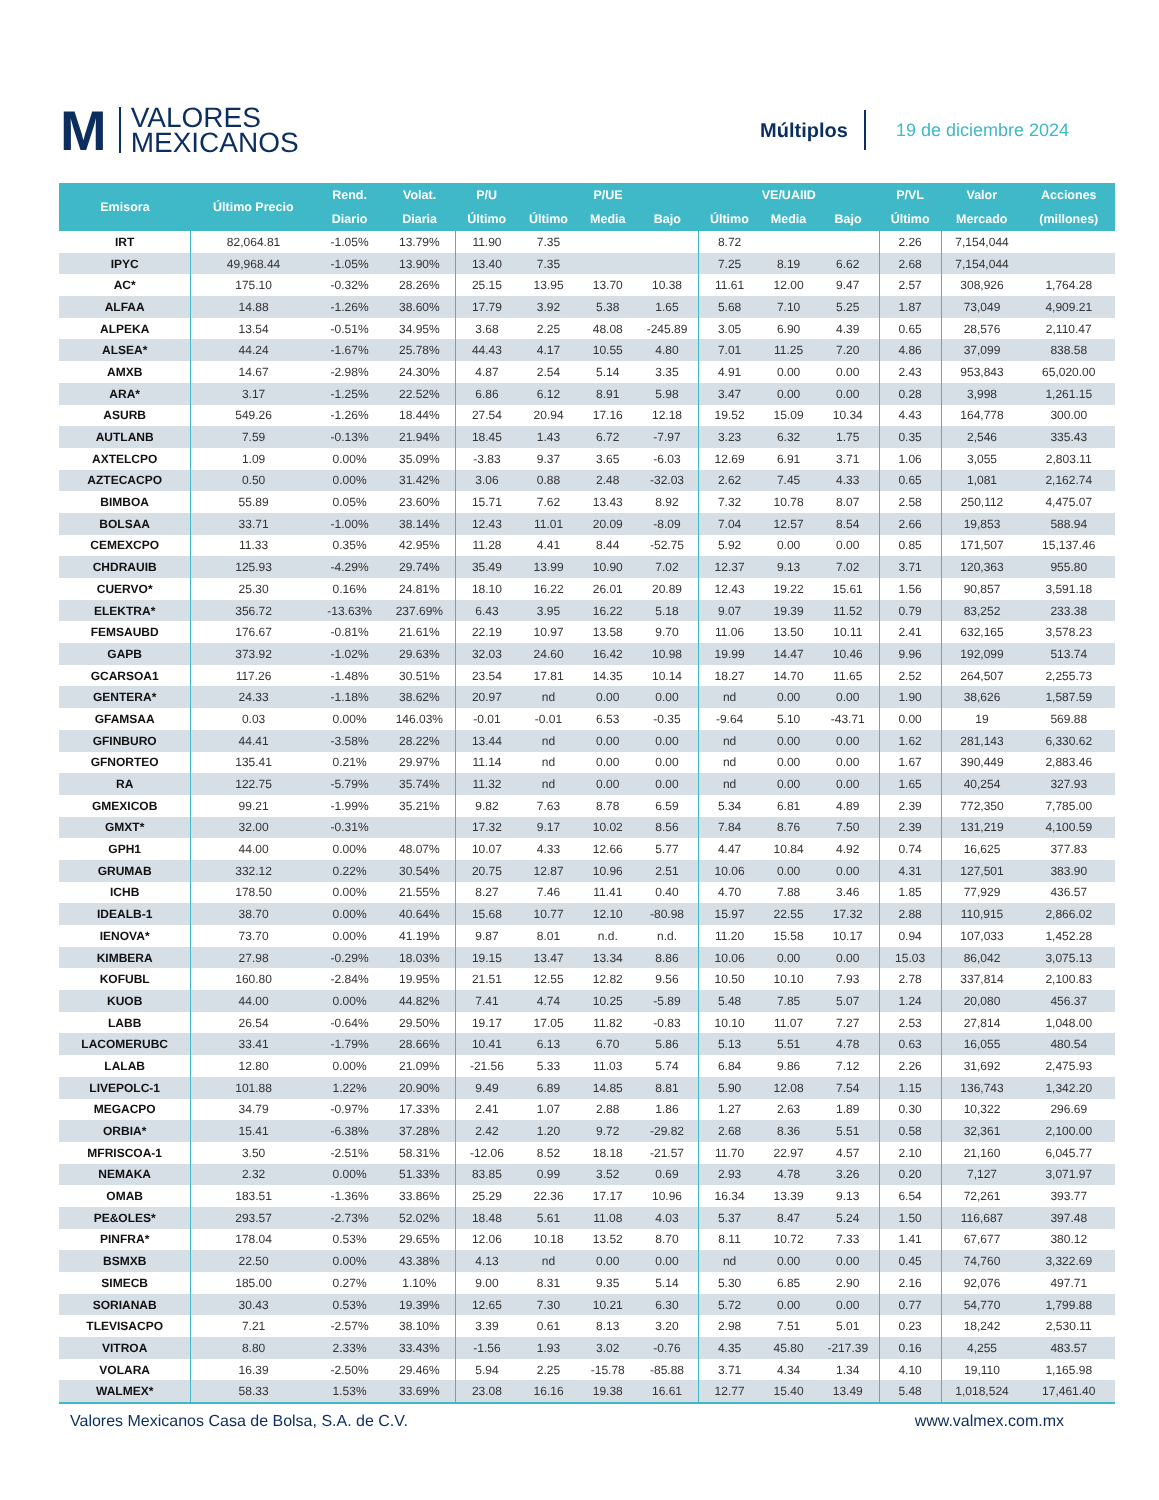M VALORES
MEXICANOS
Múltiplos
19 de diciembre 2024
| Emisora | Último Precio | Rend. | Volat. | P/U | P/UE | | | VE/UAIID | | | P/VL | Valor | Acciones |
| --- | --- | --- | --- | --- | --- | --- | --- | --- | --- | --- | --- | --- | --- |
| | | Diario | Diaria | Último | Último | Media | Bajo | Último | Media | Bajo | Último | Mercado | (millones) |
| IRT | 82,064.81 | -1.05% | 13.79% | 11.90 | 7.35 | | | 8.72 | | | 2.26 | 7,154,044 | |
| IPYC | 49,968.44 | -1.05% | 13.90% | 13.40 | 7.35 | | | 7.25 | 8.19 | 6.62 | 2.68 | 7,154,044 | |
| AC* | 175.10 | -0.32% | 28.26% | 25.15 | 13.95 | 13.70 | 10.38 | 11.61 | 12.00 | 9.47 | 2.57 | 308,926 | 1,764.28 |
| ALFAA | 14.88 | -1.26% | 38.60% | 17.79 | 3.92 | 5.38 | 1.65 | 5.68 | 7.10 | 5.25 | 1.87 | 73,049 | 4,909.21 |
| ALPEKA | 13.54 | -0.51% | 34.95% | 3.68 | 2.25 | 48.08 | -245.89 | 3.05 | 6.90 | 4.39 | 0.65 | 28,576 | 2,110.47 |
| ALSEA* | 44.24 | -1.67% | 25.78% | 44.43 | 4.17 | 10.55 | 4.80 | 7.01 | 11.25 | 7.20 | 4.86 | 37,099 | 838.58 |
| AMXB | 14.67 | -2.98% | 24.30% | 4.87 | 2.54 | 5.14 | 3.35 | 4.91 | 0.00 | 0.00 | 2.43 | 953,843 | 65,020.00 |
| ARA* | 3.17 | -1.25% | 22.52% | 6.86 | 6.12 | 8.91 | 5.98 | 3.47 | 0.00 | 0.00 | 0.28 | 3,998 | 1,261.15 |
| ASURB | 549.26 | -1.26% | 18.44% | 27.54 | 20.94 | 17.16 | 12.18 | 19.52 | 15.09 | 10.34 | 4.43 | 164,778 | 300.00 |
| AUTLANB | 7.59 | -0.13% | 21.94% | 18.45 | 1.43 | 6.72 | -7.97 | 3.23 | 6.32 | 1.75 | 0.35 | 2,546 | 335.43 |
| AXTELCPO | 1.09 | 0.00% | 35.09% | -3.83 | 9.37 | 3.65 | -6.03 | 12.69 | 6.91 | 3.71 | 1.06 | 3,055 | 2,803.11 |
| AZTECACPO | 0.50 | 0.00% | 31.42% | 3.06 | 0.88 | 2.48 | -32.03 | 2.62 | 7.45 | 4.33 | 0.65 | 1,081 | 2,162.74 |
| BIMBOA | 55.89 | 0.05% | 23.60% | 15.71 | 7.62 | 13.43 | 8.92 | 7.32 | 10.78 | 8.07 | 2.58 | 250,112 | 4,475.07 |
| BOLSAA | 33.71 | -1.00% | 38.14% | 12.43 | 11.01 | 20.09 | -8.09 | 7.04 | 12.57 | 8.54 | 2.66 | 19,853 | 588.94 |
| CEMEXCPO | 11.33 | 0.35% | 42.95% | 11.28 | 4.41 | 8.44 | -52.75 | 5.92 | 0.00 | 0.00 | 0.85 | 171,507 | 15,137.46 |
| CHDRAUIB | 125.93 | -4.29% | 29.74% | 35.49 | 13.99 | 10.90 | 7.02 | 12.37 | 9.13 | 7.02 | 3.71 | 120,363 | 955.80 |
| CUERVO* | 25.30 | 0.16% | 24.81% | 18.10 | 16.22 | 26.01 | 20.89 | 12.43 | 19.22 | 15.61 | 1.56 | 90,857 | 3,591.18 |
| ELEKTRA* | 356.72 | -13.63% | 237.69% | 6.43 | 3.95 | 16.22 | 5.18 | 9.07 | 19.39 | 11.52 | 0.79 | 83,252 | 233.38 |
| FEMSAUBD | 176.67 | -0.81% | 21.61% | 22.19 | 10.97 | 13.58 | 9.70 | 11.06 | 13.50 | 10.11 | 2.41 | 632,165 | 3,578.23 |
| GAPB | 373.92 | -1.02% | 29.63% | 32.03 | 24.60 | 16.42 | 10.98 | 19.99 | 14.47 | 10.46 | 9.96 | 192,099 | 513.74 |
| GCARSOA1 | 117.26 | -1.48% | 30.51% | 23.54 | 17.81 | 14.35 | 10.14 | 18.27 | 14.70 | 11.65 | 2.52 | 264,507 | 2,255.73 |
| GENTERA* | 24.33 | -1.18% | 38.62% | 20.97 | nd | 0.00 | 0.00 | nd | 0.00 | 0.00 | 1.90 | 38,626 | 1,587.59 |
| GFAMSAA | 0.03 | 0.00% | 146.03% | -0.01 | -0.01 | 6.53 | -0.35 | -9.64 | 5.10 | -43.71 | 0.00 | 19 | 569.88 |
| GFINBURO | 44.41 | -3.58% | 28.22% | 13.44 | nd | 0.00 | 0.00 | nd | 0.00 | 0.00 | 1.62 | 281,143 | 6,330.62 |
| GFNORTEO | 135.41 | 0.21% | 29.97% | 11.14 | nd | 0.00 | 0.00 | nd | 0.00 | 0.00 | 1.67 | 390,449 | 2,883.46 |
| RA | 122.75 | -5.79% | 35.74% | 11.32 | nd | 0.00 | 0.00 | nd | 0.00 | 0.00 | 1.65 | 40,254 | 327.93 |
| GMEXICOB | 99.21 | -1.99% | 35.21% | 9.82 | 7.63 | 8.78 | 6.59 | 5.34 | 6.81 | 4.89 | 2.39 | 772,350 | 7,785.00 |
| GMXT* | 32.00 | -0.31% | | 17.32 | 9.17 | 10.02 | 8.56 | 7.84 | 8.76 | 7.50 | 2.39 | 131,219 | 4,100.59 |
| GPH1 | 44.00 | 0.00% | 48.07% | 10.07 | 4.33 | 12.66 | 5.77 | 4.47 | 10.84 | 4.92 | 0.74 | 16,625 | 377.83 |
| GRUMAB | 332.12 | 0.22% | 30.54% | 20.75 | 12.87 | 10.96 | 2.51 | 10.06 | 0.00 | 0.00 | 4.31 | 127,501 | 383.90 |
| ICHB | 178.50 | 0.00% | 21.55% | 8.27 | 7.46 | 11.41 | 0.40 | 4.70 | 7.88 | 3.46 | 1.85 | 77,929 | 436.57 |
| IDEALB-1 | 38.70 | 0.00% | 40.64% | 15.68 | 10.77 | 12.10 | -80.98 | 15.97 | 22.55 | 17.32 | 2.88 | 110,915 | 2,866.02 |
| IENOVA* | 73.70 | 0.00% | 41.19% | 9.87 | 8.01 | n.d. | n.d. | 11.20 | 15.58 | 10.17 | 0.94 | 107,033 | 1,452.28 |
| KIMBERA | 27.98 | -0.29% | 18.03% | 19.15 | 13.47 | 13.34 | 8.86 | 10.06 | 0.00 | 0.00 | 15.03 | 86,042 | 3,075.13 |
| KOFUBL | 160.80 | -2.84% | 19.95% | 21.51 | 12.55 | 12.82 | 9.56 | 10.50 | 10.10 | 7.93 | 2.78 | 337,814 | 2,100.83 |
| KUOB | 44.00 | 0.00% | 44.82% | 7.41 | 4.74 | 10.25 | -5.89 | 5.48 | 7.85 | 5.07 | 1.24 | 20,080 | 456.37 |
| LABB | 26.54 | -0.64% | 29.50% | 19.17 | 17.05 | 11.82 | -0.83 | 10.10 | 11.07 | 7.27 | 2.53 | 27,814 | 1,048.00 |
| LACOMERUBC | 33.41 | -1.79% | 28.66% | 10.41 | 6.13 | 6.70 | 5.86 | 5.13 | 5.51 | 4.78 | 0.63 | 16,055 | 480.54 |
| LALAB | 12.80 | 0.00% | 21.09% | -21.56 | 5.33 | 11.03 | 5.74 | 6.84 | 9.86 | 7.12 | 2.26 | 31,692 | 2,475.93 |
| LIVEPOLC-1 | 101.88 | 1.22% | 20.90% | 9.49 | 6.89 | 14.85 | 8.81 | 5.90 | 12.08 | 7.54 | 1.15 | 136,743 | 1,342.20 |
| MEGACPO | 34.79 | -0.97% | 17.33% | 2.41 | 1.07 | 2.88 | 1.86 | 1.27 | 2.63 | 1.89 | 0.30 | 10,322 | 296.69 |
| ORBIA* | 15.41 | -6.38% | 37.28% | 2.42 | 1.20 | 9.72 | -29.82 | 2.68 | 8.36 | 5.51 | 0.58 | 32,361 | 2,100.00 |
| MFRISCOA-1 | 3.50 | -2.51% | 58.31% | -12.06 | 8.52 | 18.18 | -21.57 | 11.70 | 22.97 | 4.57 | 2.10 | 21,160 | 6,045.77 |
| NEMAKA | 2.32 | 0.00% | 51.33% | 83.85 | 0.99 | 3.52 | 0.69 | 2.93 | 4.78 | 3.26 | 0.20 | 7,127 | 3,071.97 |
| OMAB | 183.51 | -1.36% | 33.86% | 25.29 | 22.36 | 17.17 | 10.96 | 16.34 | 13.39 | 9.13 | 6.54 | 72,261 | 393.77 |
| PE&OLES* | 293.57 | -2.73% | 52.02% | 18.48 | 5.61 | 11.08 | 4.03 | 5.37 | 8.47 | 5.24 | 1.50 | 116,687 | 397.48 |
| PINFRA* | 178.04 | 0.53% | 29.65% | 12.06 | 10.18 | 13.52 | 8.70 | 8.11 | 10.72 | 7.33 | 1.41 | 67,677 | 380.12 |
| BSMXB | 22.50 | 0.00% | 43.38% | 4.13 | nd | 0.00 | 0.00 | nd | 0.00 | 0.00 | 0.45 | 74,760 | 3,322.69 |
| SIMECB | 185.00 | 0.27% | 1.10% | 9.00 | 8.31 | 9.35 | 5.14 | 5.30 | 6.85 | 2.90 | 2.16 | 92,076 | 497.71 |
| SORIANAB | 30.43 | 0.53% | 19.39% | 12.65 | 7.30 | 10.21 | 6.30 | 5.72 | 0.00 | 0.00 | 0.77 | 54,770 | 1,799.88 |
| TLEVISACPO | 7.21 | -2.57% | 38.10% | 3.39 | 0.61 | 8.13 | 3.20 | 2.98 | 7.51 | 5.01 | 0.23 | 18,242 | 2,530.11 |
| VITROA | 8.80 | 2.33% | 33.43% | -1.56 | 1.93 | 3.02 | -0.76 | 4.35 | 45.80 | -217.39 | 0.16 | 4,255 | 483.57 |
| VOLARA | 16.39 | -2.50% | 29.46% | 5.94 | 2.25 | -15.78 | -85.88 | 3.71 | 4.34 | 1.34 | 4.10 | 19,110 | 1,165.98 |
| WALMEX* | 58.33 | 1.53% | 33.69% | 23.08 | 16.16 | 19.38 | 16.61 | 12.77 | 15.40 | 13.49 | 5.48 | 1,018,524 | 17,461.40 |
Valores Mexicanos Casa de Bolsa, S.A. de C.V. www.valmex.com.mx